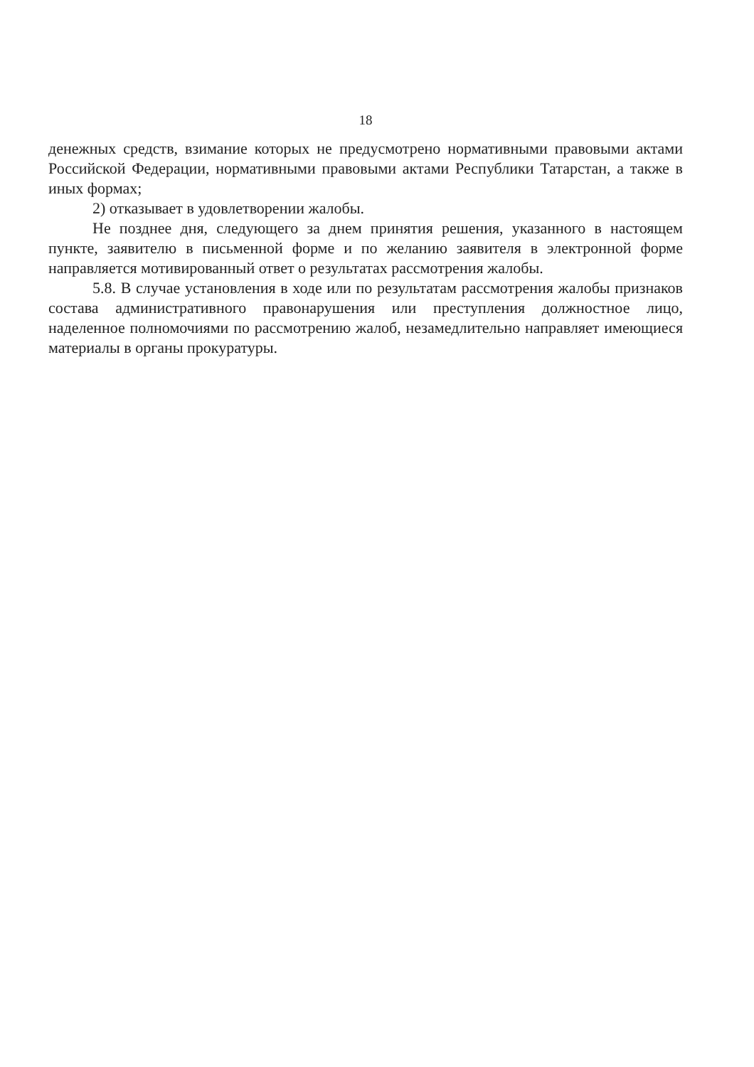18
денежных средств, взимание которых не предусмотрено нормативными правовыми актами Российской Федерации, нормативными правовыми актами Республики Татарстан, а также в иных формах;
2) отказывает в удовлетворении жалобы.
Не позднее дня, следующего за днем принятия решения, указанного в настоящем пункте, заявителю в письменной форме и по желанию заявителя в электронной форме направляется мотивированный ответ о результатах рассмотрения жалобы.
5.8. В случае установления в ходе или по результатам рассмотрения жалобы признаков состава административного правонарушения или преступления должностное лицо, наделенное полномочиями по рассмотрению жалоб, незамедлительно направляет имеющиеся материалы в органы прокуратуры.